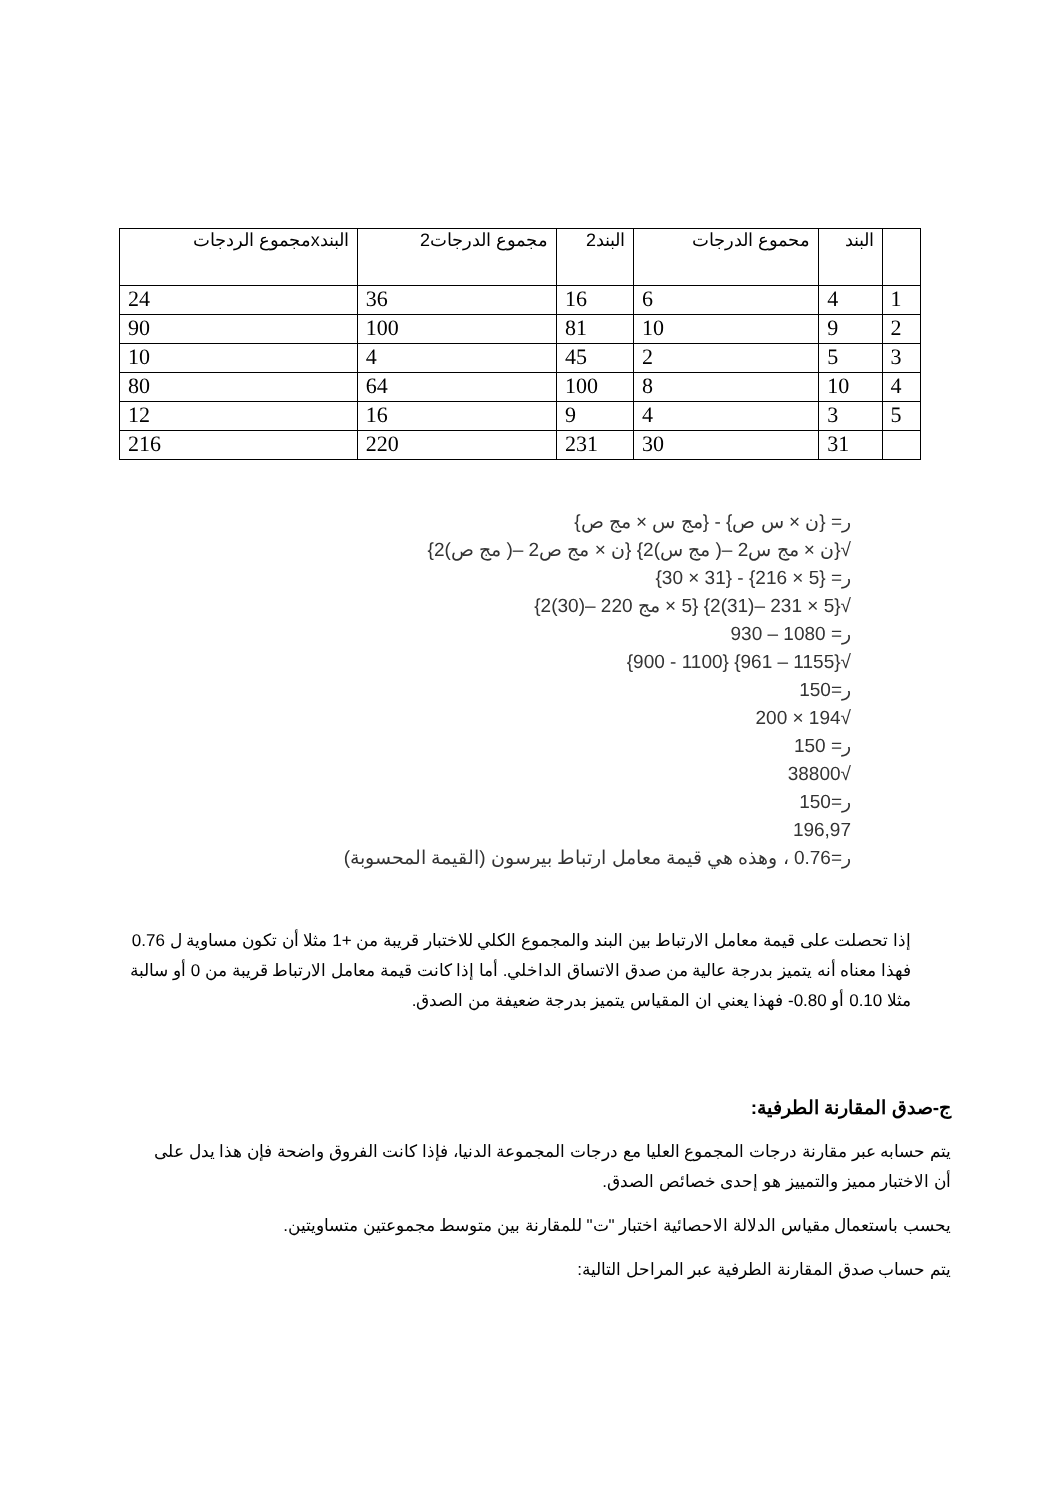| | البند | محموع الدرجات | البند2 | مجموع الدرجات2 | البندxمجموع الردجات |
| --- | --- | --- | --- | --- | --- |
| 1 | 4 | 6 | 16 | 36 | 24 |
| 2 | 9 | 10 | 81 | 100 | 90 |
| 3 | 5 | 2 | 45 | 4 | 10 |
| 4 | 10 | 8 | 100 | 64 | 80 |
| 5 | 3 | 4 | 9 | 16 | 12 |
| | 31 | 30 | 231 | 220 | 216 |
ر= {ن × س ص} - {مج س × مج ص}
√{ن × مج س2 –( مج س)2} {ن × مج ص2 –( مج ص)2}
ر= {5 × 216} - {31 × 30}
√{5 × 231 –(31)2} {5 × مج 220 –(30)2}
ر= 1080 – 930
√{1155 – 961} {1100 - 900}
ر=150
√194 × 200
ر= 150
√38800
ر=150
196,97
ر=0.76 ، وهذه هي قيمة معامل ارتباط بيرسون (القيمة المحسوبة)
إذا تحصلت على قيمة معامل الارتباط بين البند والمجموع الكلي للاختبار قريبة من +1 مثلا أن تكون مساوية ل 0.76 فهذا معناه أنه يتميز بدرجة عالية من صدق الاتساق الداخلي. أما إذا كانت قيمة معامل الارتباط قريبة من 0 أو سالبة مثلا 0.10 أو 0.80- فهذا يعني ان المقياس يتميز بدرجة ضعيفة من الصدق.
ج-صدق المقارنة الطرفية:
يتم حسابه عبر مقارنة درجات المجموع العليا مع درجات المجموعة الدنيا، فإذا كانت الفروق واضحة فإن هذا يدل على أن الاختبار مميز والتمييز هو إحدى خصائص الصدق.
يحسب باستعمال مقياس الدلالة الاحصائية اختبار "ت" للمقارنة بين متوسط مجموعتين متساويتين.
يتم حساب صدق المقارنة الطرفية عبر المراحل التالية: